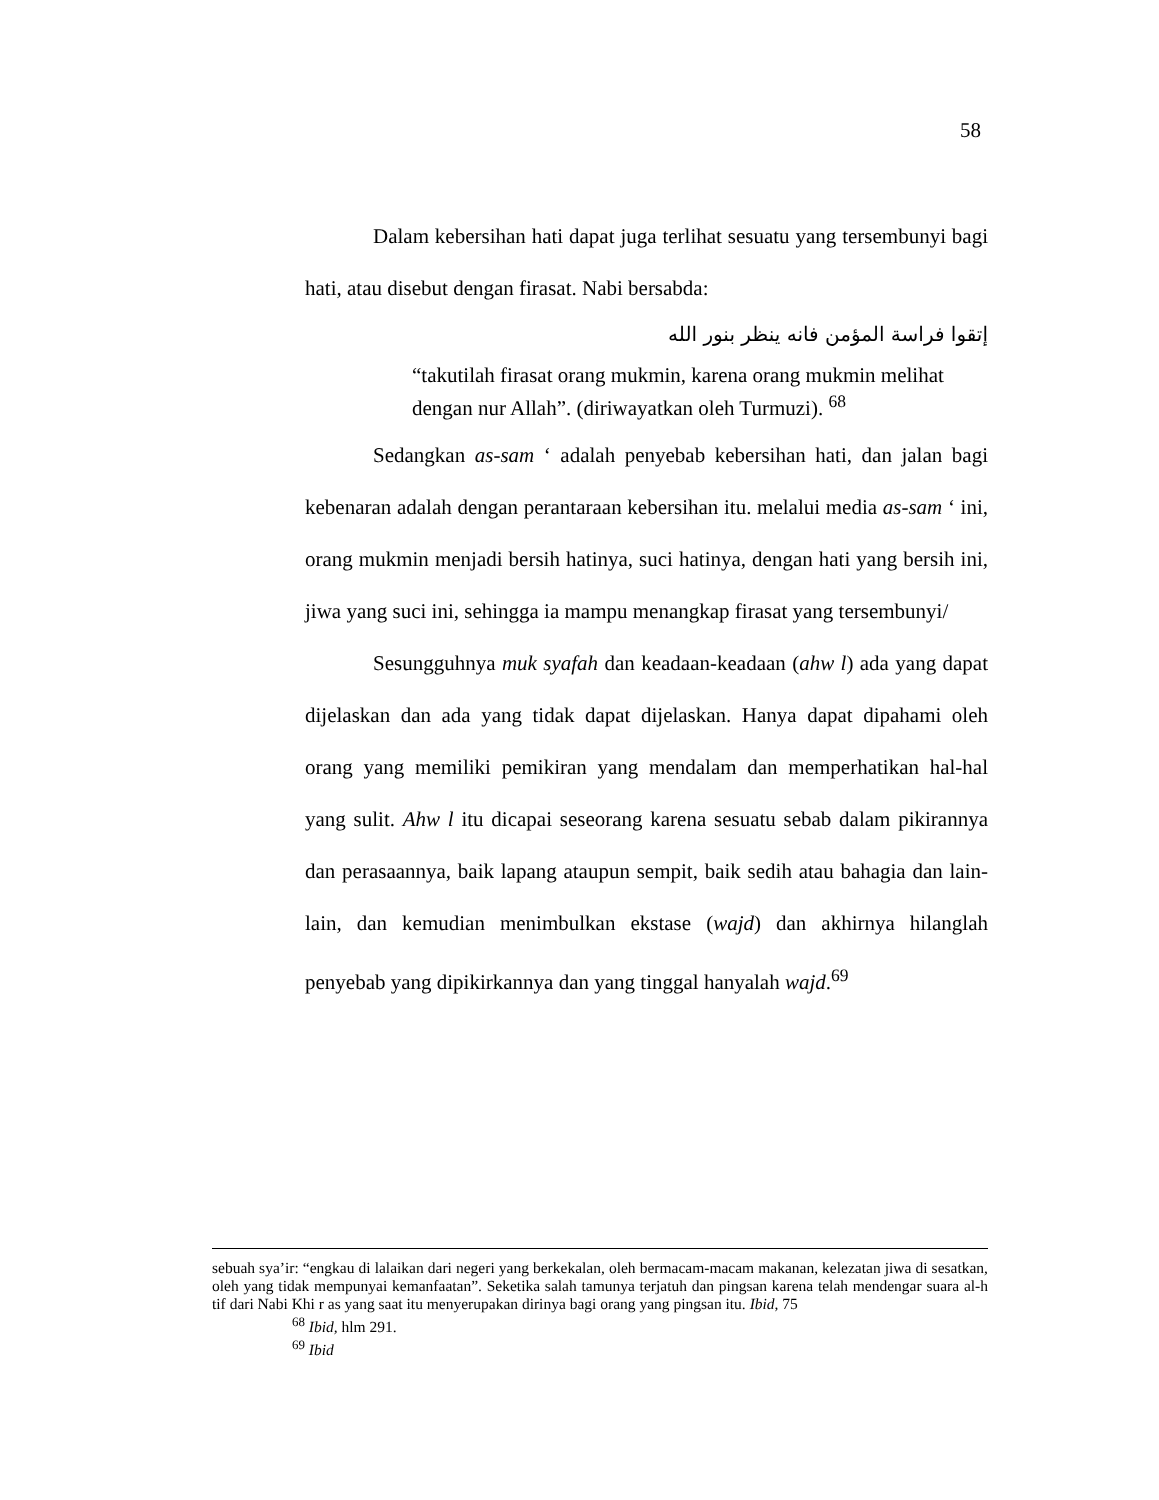58
Dalam kebersihan hati dapat juga terlihat sesuatu yang tersembunyi bagi hati, atau disebut dengan firasat. Nabi bersabda:
إتقوا فراسة المؤمن فانه ينظر بنور الله
“takutilah firasat orang mukmin, karena orang mukmin melihat dengan nur Allah”. (diriwayatkan oleh Turmuzi). <sup>68</sup>
Sedangkan as-sam ‘ adalah penyebab kebersihan hati, dan jalan bagi kebenaran adalah dengan perantaraan kebersihan itu. melalui media as-sam ‘ ini, orang mukmin menjadi bersih hatinya, suci hatinya, dengan hati yang bersih ini, jiwa yang suci ini, sehingga ia mampu menangkap firasat yang tersembunyi/
Sesungguhnya muk syafah dan keadaan-keadaan (ahw l) ada yang dapat dijelaskan dan ada yang tidak dapat dijelaskan. Hanya dapat dipahami oleh orang yang memiliki pemikiran yang mendalam dan memperhatikan hal-hal yang sulit. Ahw l itu dicapai seseorang karena sesuatu sebab dalam pikirannya dan perasaannya, baik lapang ataupun sempit, baik sedih atau bahagia dan lain-lain, dan kemudian menimbulkan ekstase (wajd) dan akhirnya hilanglah penyebab yang dipikirkannya dan yang tinggal hanyalah wajd.<sup>69</sup>
sebuah sya’ir: “engkau di lalaikan dari negeri yang berkekalan, oleh bermacam-macam makanan, kelezatan jiwa di sesatkan, oleh yang tidak mempunyai kemanfaatan”. Seketika salah tamunya terjatuh dan pingsan karena telah mendengar suara al-h tif dari Nabi Khi r as yang saat itu menyerupakan dirinya bagi orang yang pingsan itu. Ibid, 75
<sup>68</sup> Ibid, hlm 291.
<sup>69</sup> Ibid